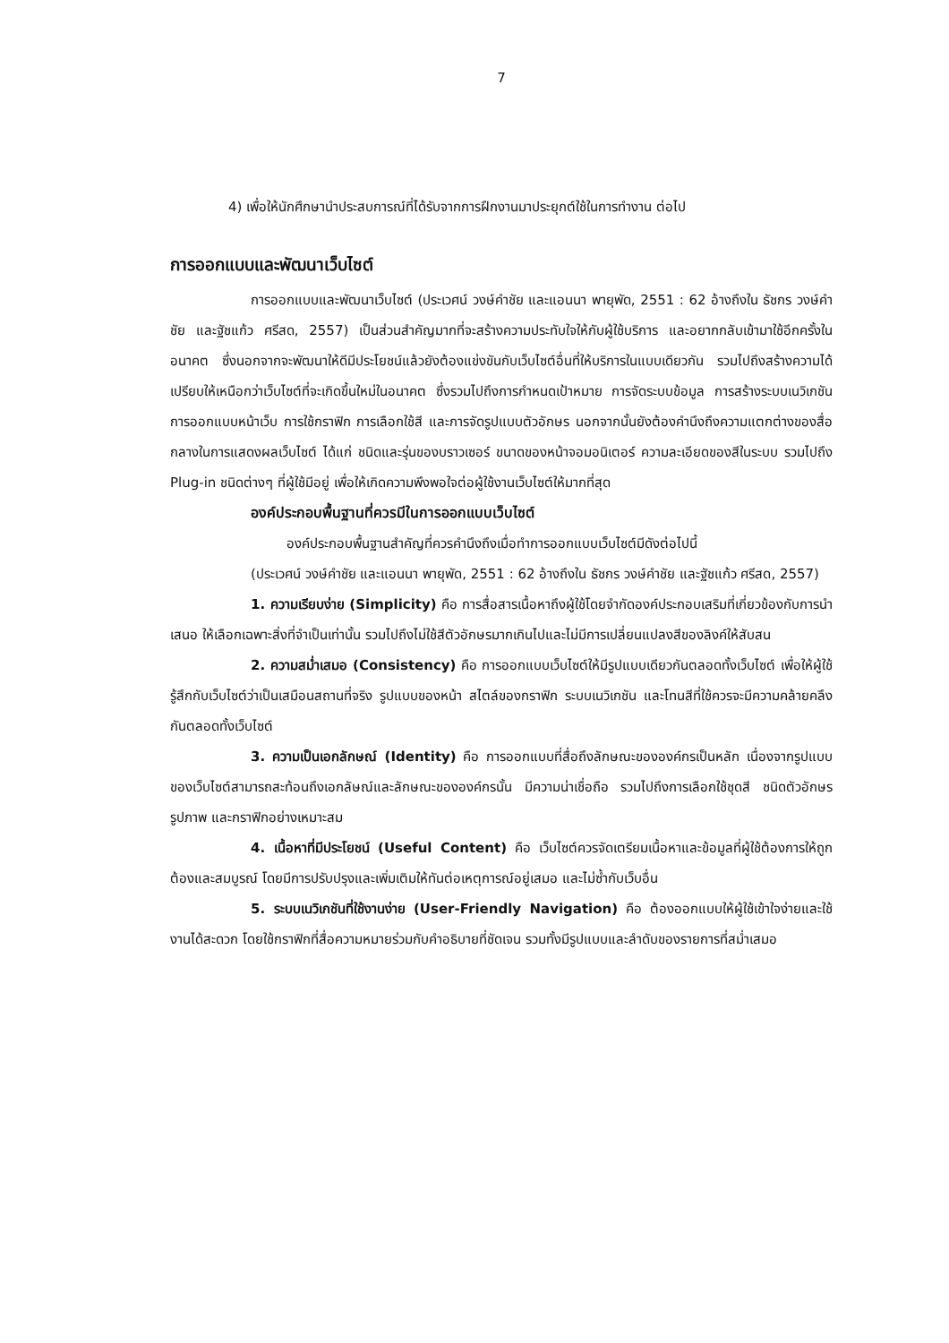7
4) เพื่อให้นักศึกษานำประสบการณ์ที่ได้รับจากการฝึกงานมาประยุกต์ใช้ในการทำงาน ต่อไป
การออกแบบและพัฒนาเว็บไซต์
การออกแบบและพัฒนาเว็บไซต์ (ประเวศน์ วงษ์คำชัย และแอนนา พายุพัด, 2551 : 62 อ้างถึงใน ธัชกร วงษ์คำชัย และฐัชแก้ว ศรีสด, 2557) เป็นส่วนสำคัญมากที่จะสร้างความประทับใจให้กับผู้ใช้บริการ และอยากกลับเข้ามาใช้อีกครั้งในอนาคต ซึ่งนอกจากจะพัฒนาให้ดีมีประโยชน์แล้วยังต้องแข่งขันกับเว็บไซต์อื่นที่ให้บริการในแบบเดียวกัน รวมไปถึงสร้างความได้เปรียบให้เหนือกว่าเว็บไซต์ที่จะเกิดขึ้นใหม่ในอนาคต ซึ่งรวมไปถึงการกำหนดเป้าหมาย การจัดระบบข้อมูล การสร้างระบบเนวิเกชัน การออกแบบหน้าเว็บ การใช้กราฟิก การเลือกใช้สี และการจัดรูปแบบตัวอักษร นอกจากนั้นยังต้องคำนึงถึงความแตกต่างของสื่อกลางในการแสดงผลเว็บไซต์ ได้แก่ ชนิดและรุ่นของบราวเซอร์ ขนาดของหน้าจอมอนิเตอร์ ความละเอียดของสีในระบบ รวมไปถึง Plug-in ชนิดต่างๆ ที่ผู้ใช้มีอยู่ เพื่อให้เกิดความพึงพอใจต่อผู้ใช้งานเว็บไซต์ให้มากที่สุด
องค์ประกอบพื้นฐานที่ควรมีในการออกแบบเว็บไซต์
องค์ประกอบพื้นฐานสำคัญที่ควรคำนึงถึงเมื่อทำการออกแบบเว็บไซต์มีดังต่อไปนี้
(ประเวศน์ วงษ์คำชัย และแอนนา พายุพัด, 2551 : 62 อ้างถึงใน ธัชกร วงษ์คำชัย และฐัชแก้ว ศรีสด, 2557)
1. ความเรียบง่าย (Simplicity) คือ การสื่อสารเนื้อหาถึงผู้ใช้โดยจำกัดองค์ประกอบเสริมที่เกี่ยวข้องกับการนำเสนอ ให้เลือกเฉพาะสิ่งที่จำเป็นเท่านั้น รวมไปถึงไม่ใช้สีตัวอักษรมากเกินไปและไม่มีการเปลี่ยนแปลงสีของลิงค์ให้สับสน
2. ความสม่ำเสมอ (Consistency) คือ การออกแบบเว็บไซต์ให้มีรูปแบบเดียวกันตลอดทั้งเว็บไซต์ เพื่อให้ผู้ใช้รู้สึกกับเว็บไซต์ว่าเป็นเสมือนสถานที่จริง รูปแบบของหน้า สไตล์ของกราฟิก ระบบเนวิเกชัน และโทนสีที่ใช้ควรจะมีความคล้ายคลึงกันตลอดทั้งเว็บไซต์
3. ความเป็นเอกลักษณ์ (Identity) คือ การออกแบบที่สื่อถึงลักษณะขององค์กรเป็นหลัก เนื่องจากรูปแบบของเว็บไซต์สามารถสะท้อนถึงเอกลัษณ์และลักษณะขององค์กรนั้น มีความน่าเชื่อถือ รวมไปถึงการเลือกใช้ชุดสี ชนิดตัวอักษร รูปภาพ และกราฟิกอย่างเหมาะสม
4. เนื้อหาที่มีประโยชน์ (Useful Content) คือ เว็บไซต์ควรจัดเตรียมเนื้อหาและข้อมูลที่ผู้ใช้ต้องการให้ถูกต้องและสมบูรณ์ โดยมีการปรับปรุงและเพิ่มเติมให้ทันต่อเหตุการณ์อยู่เสมอ และไม่ซ้ำกับเว็บอื่น
5. ระบบเนวิเกชันที่ใช้งานง่าย (User-Friendly Navigation) คือ ต้องออกแบบให้ผู้ใช้เข้าใจง่ายและใช้งานได้สะดวก โดยใช้กราฟิกที่สื่อความหมายร่วมกับคำอธิบายที่ชัดเจน รวมทั้งมีรูปแบบและลำดับของรายการที่สม่ำเสมอ